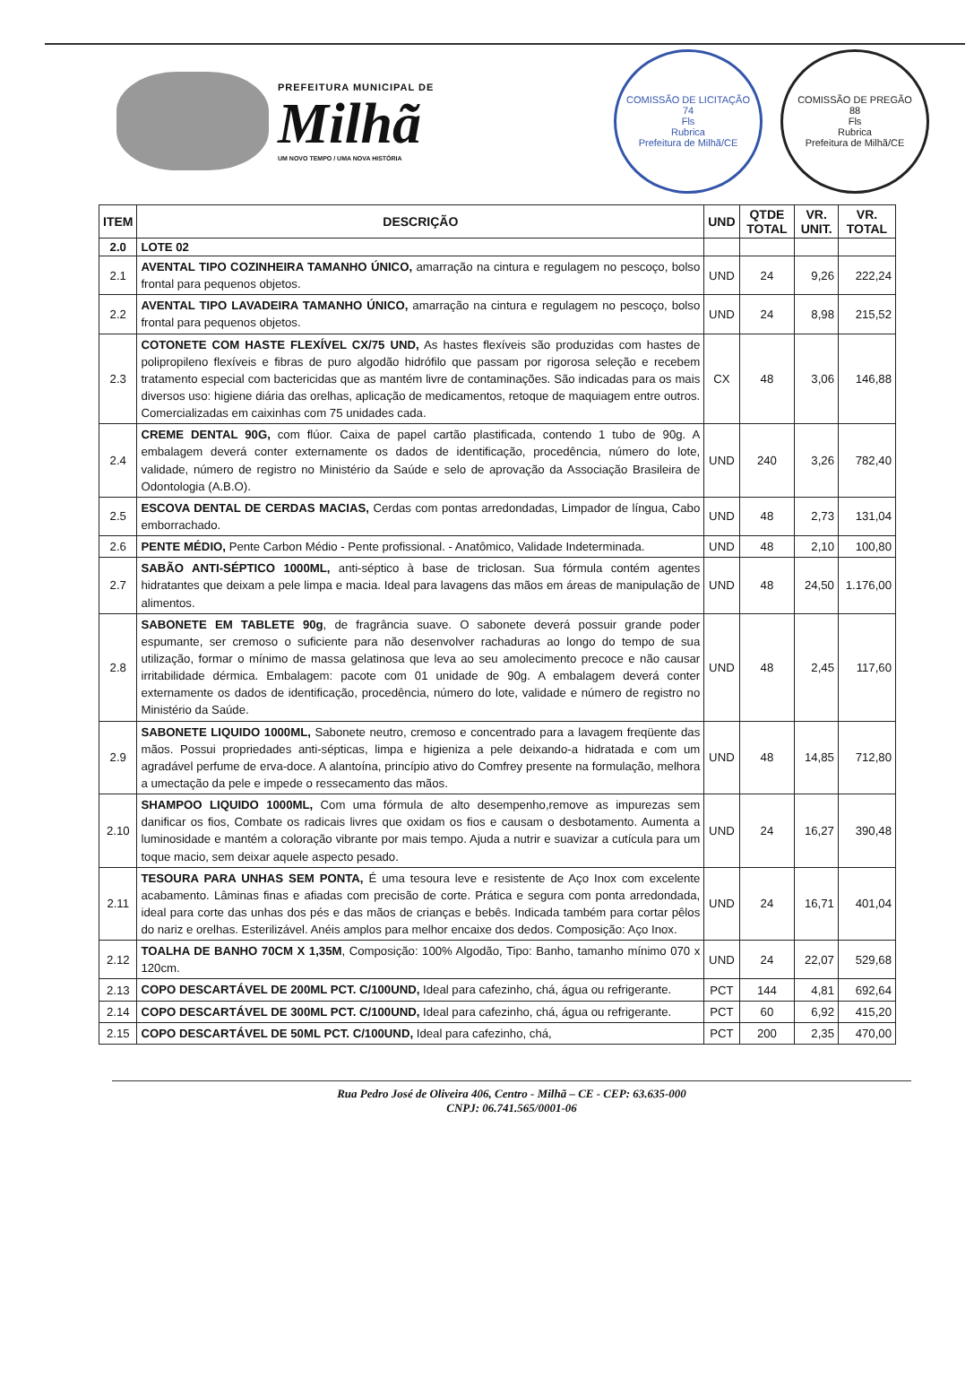PREFEITURA MUNICIPAL DE
Milhã
UM NOVO TEMPO / UMA NOVA HISTÓRIA
COMISSÃO DE LICITAÇÃO
74
Fls
Rubrica
Prefeitura de Milhã/CE
COMISSÃO DE PREGÃO
88
Fls
Rubrica
Prefeitura de Milhã/CE
| ITEM | DESCRIÇÃO | UND | QTDE TOTAL | VR. UNIT. | VR. TOTAL |
| --- | --- | --- | --- | --- | --- |
| 2.0 | LOTE 02 | | | | |
| 2.1 | AVENTAL TIPO COZINHEIRA TAMANHO ÚNICO, amarração na cintura e regulagem no pescoço, bolso frontal para pequenos objetos. | UND | 24 | 9,26 | 222,24 |
| 2.2 | AVENTAL TIPO LAVADEIRA TAMANHO ÚNICO, amarração na cintura e regulagem no pescoço, bolso frontal para pequenos objetos. | UND | 24 | 8,98 | 215,52 |
| 2.3 | COTONETE COM HASTE FLEXÍVEL CX/75 UND, As hastes flexíveis são produzidas com hastes de polipropileno flexíveis e fibras de puro algodão hidrófilo que passam por rigorosa seleção e recebem tratamento especial com bactericidas que as mantém livre de contaminações. São indicadas para os mais diversos uso: higiene diária das orelhas, aplicação de medicamentos, retoque de maquiagem entre outros. Comercializadas em caixinhas com 75 unidades cada. | CX | 48 | 3,06 | 146,88 |
| 2.4 | CREME DENTAL 90G, com flúor. Caixa de papel cartão plastificada, contendo 1 tubo de 90g. A embalagem deverá conter externamente os dados de identificação, procedência, número do lote, validade, número de registro no Ministério da Saúde e selo de aprovação da Associação Brasileira de Odontologia (A.B.O). | UND | 240 | 3,26 | 782,40 |
| 2.5 | ESCOVA DENTAL DE CERDAS MACIAS, Cerdas com pontas arredondadas, Limpador de língua, Cabo emborrachado. | UND | 48 | 2,73 | 131,04 |
| 2.6 | PENTE MÉDIO, Pente Carbon Médio - Pente profissional. - Anatômico, Validade Indeterminada. | UND | 48 | 2,10 | 100,80 |
| 2.7 | SABÃO ANTI-SÉPTICO 1000ML, anti-séptico à base de triclosan. Sua fórmula contém agentes hidratantes que deixam a pele limpa e macia. Ideal para lavagens das mãos em áreas de manipulação de alimentos. | UND | 48 | 24,50 | 1.176,00 |
| 2.8 | SABONETE EM TABLETE 90g , de fragrância suave. O sabonete deverá possuir grande poder espumante, ser cremoso o suficiente para não desenvolver rachaduras ao longo do tempo de sua utilização, formar o mínimo de massa gelatinosa que leva ao seu amolecimento precoce e não causar irritabilidade dérmica. Embalagem: pacote com 01 unidade de 90g. A embalagem deverá conter externamente os dados de identificação, procedência, número do lote, validade e número de registro no Ministério da Saúde. | UND | 48 | 2,45 | 117,60 |
| 2.9 | SABONETE LIQUIDO 1000ML, Sabonete neutro, cremoso e concentrado para a lavagem freqüente das mãos. Possui propriedades anti-sépticas, limpa e higieniza a pele deixando-a hidratada e com um agradável perfume de erva-doce. A alantoína, princípio ativo do Comfrey presente na formulação, melhora a umectação da pele e impede o ressecamento das mãos. | UND | 48 | 14,85 | 712,80 |
| 2.10 | SHAMPOO LIQUIDO 1000ML, Com uma fórmula de alto desempenho,remove as impurezas sem danificar os fios, Combate os radicais livres que oxidam os fios e causam o desbotamento. Aumenta a luminosidade e mantém a coloração vibrante por mais tempo. Ajuda a nutrir e suavizar a cutícula para um toque macio, sem deixar aquele aspecto pesado. | UND | 24 | 16,27 | 390,48 |
| 2.11 | TESOURA PARA UNHAS SEM PONTA, É uma tesoura leve e resistente de Aço Inox com excelente acabamento. Lâminas finas e afiadas com precisão de corte. Prática e segura com ponta arredondada, ideal para corte das unhas dos pés e das mãos de crianças e bebês. Indicada também para cortar pêlos do nariz e orelhas. Esterilizável. Anéis amplos para melhor encaixe dos dedos. Composição: Aço Inox. | UND | 24 | 16,71 | 401,04 |
| 2.12 | TOALHA DE BANHO 70CM X 1,35M , Composição: 100% Algodão, Tipo: Banho, tamanho mínimo 070 x 120cm. | UND | 24 | 22,07 | 529,68 |
| 2.13 | COPO DESCARTÁVEL DE 200ML PCT. C/100UND, Ideal para cafezinho, chá, água ou refrigerante. | PCT | 144 | 4,81 | 692,64 |
| 2.14 | COPO DESCARTÁVEL DE 300ML PCT. C/100UND, Ideal para cafezinho, chá, água ou refrigerante. | PCT | 60 | 6,92 | 415,20 |
| 2.15 | COPO DESCARTÁVEL DE 50ML PCT. C/100UND, Ideal para cafezinho, chá, | PCT | 200 | 2,35 | 470,00 |
Rua Pedro José de Oliveira 406, Centro - Milhã – CE - CEP: 63.635-000
CNPJ: 06.741.565/0001-06